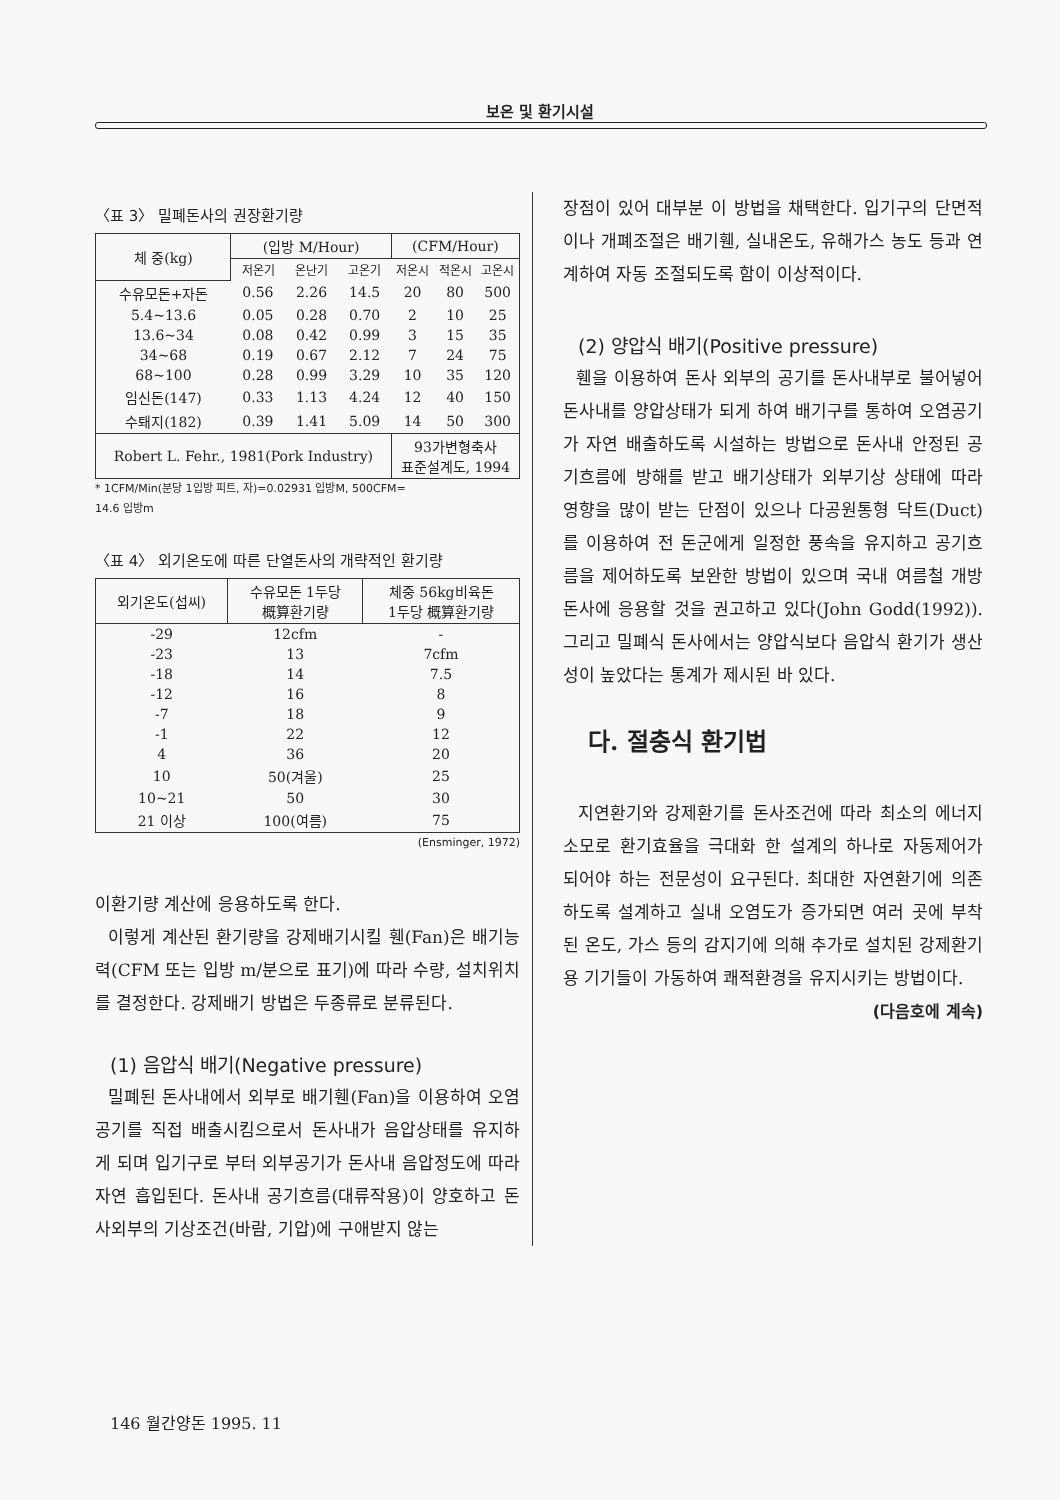보온 및 환기시설
〈표 3〉 밀폐돈사의 권장환기량
| 체 중(kg) | (입방 M/Hour) | | | (CFM/Hour) | | |
| --- | --- | --- | --- | --- | --- | --- |
| | 저온기 | 온난기 | 고온기 | 저온시 | 적온시 | 고온시 |
| 수유모돈+자돈 | 0.56 | 2.26 | 14.5 | 20 | 80 | 500 |
| 5.4~13.6 | 0.05 | 0.28 | 0.70 | 2 | 10 | 25 |
| 13.6~34 | 0.08 | 0.42 | 0.99 | 3 | 15 | 35 |
| 34~68 | 0.19 | 0.67 | 2.12 | 7 | 24 | 75 |
| 68~100 | 0.28 | 0.99 | 3.29 | 10 | 35 | 120 |
| 임신돈(147) | 0.33 | 1.13 | 4.24 | 12 | 40 | 150 |
| 수퇘지(182) | 0.39 | 1.41 | 5.09 | 14 | 50 | 300 |
| Robert L. Fehr., 1981(Pork Industry) | | | | 93가변형축사 표준설계도, 1994 | | |
* 1CFM/Min(분당 1입방 피트, 자)=0.02931 입방M, 500CFM=
14.6 입방m
〈표 4〉 외기온도에 따른 단열돈사의 개략적인 환기량
| 외기온도(섭씨) | 수유모돈 1두당 概算환기량 | 체중 56kg비육돈 1두당 概算환기량 |
| --- | --- | --- |
| -29 | 12cfm | - |
| -23 | 13 | 7cfm |
| -18 | 14 | 7.5 |
| -12 | 16 | 8 |
| -7 | 18 | 9 |
| -1 | 22 | 12 |
| 4 | 36 | 20 |
| 10 | 50(겨울) | 25 |
| 10~21 | 50 | 30 |
| 21 이상 | 100(여름) | 75 |
(Ensminger, 1972)
이환기량 계산에 응용하도록 한다.
이렇게 계산된 환기량을 강제배기시킬 휀(Fan)은 배기능력(CFM 또는 입방 m/분으로 표기)에 따라 수량, 설치위치를 결정한다. 강제배기 방법은 두종류로 분류된다.
(1) 음압식 배기(Negative pressure)
밀폐된 돈사내에서 외부로 배기휀(Fan)을 이용하여 오염공기를 직접 배출시킴으로서 돈사내가 음압상태를 유지하게 되며 입기구로 부터 외부공기가 돈사내 음압정도에 따라 자연 흡입된다. 돈사내 공기흐름(대류작용)이 양호하고 돈사외부의 기상조건(바람, 기압)에 구애받지 않는
장점이 있어 대부분 이 방법을 채택한다. 입기구의 단면적이나 개폐조절은 배기휀, 실내온도, 유해가스 농도 등과 연계하여 자동 조절되도록 함이 이상적이다.
(2) 양압식 배기(Positive pressure)
휀을 이용하여 돈사 외부의 공기를 돈사내부로 불어넣어 돈사내를 양압상태가 되게 하여 배기구를 통하여 오염공기가 자연 배출하도록 시설하는 방법으로 돈사내 안정된 공기흐름에 방해를 받고 배기상태가 외부기상 상태에 따라 영향을 많이 받는 단점이 있으나 다공원통형 닥트(Duct)를 이용하여 전 돈군에게 일정한 풍속을 유지하고 공기흐름을 제어하도록 보완한 방법이 있으며 국내 여름철 개방돈사에 응용할 것을 권고하고 있다(John Godd(1992)). 그리고 밀폐식 돈사에서는 양압식보다 음압식 환기가 생산성이 높았다는 통계가 제시된 바 있다.
다. 절충식 환기법
지연환기와 강제환기를 돈사조건에 따라 최소의 에너지 소모로 환기효율을 극대화 한 설계의 하나로 자동제어가 되어야 하는 전문성이 요구된다. 최대한 자연환기에 의존하도록 설계하고 실내 오염도가 증가되면 여러 곳에 부착된 온도, 가스 등의 감지기에 의해 추가로 설치된 강제환기용 기기들이 가동하여 쾌적환경을 유지시키는 방법이다. (다음호에 계속)
146 월간양돈 1995. 11